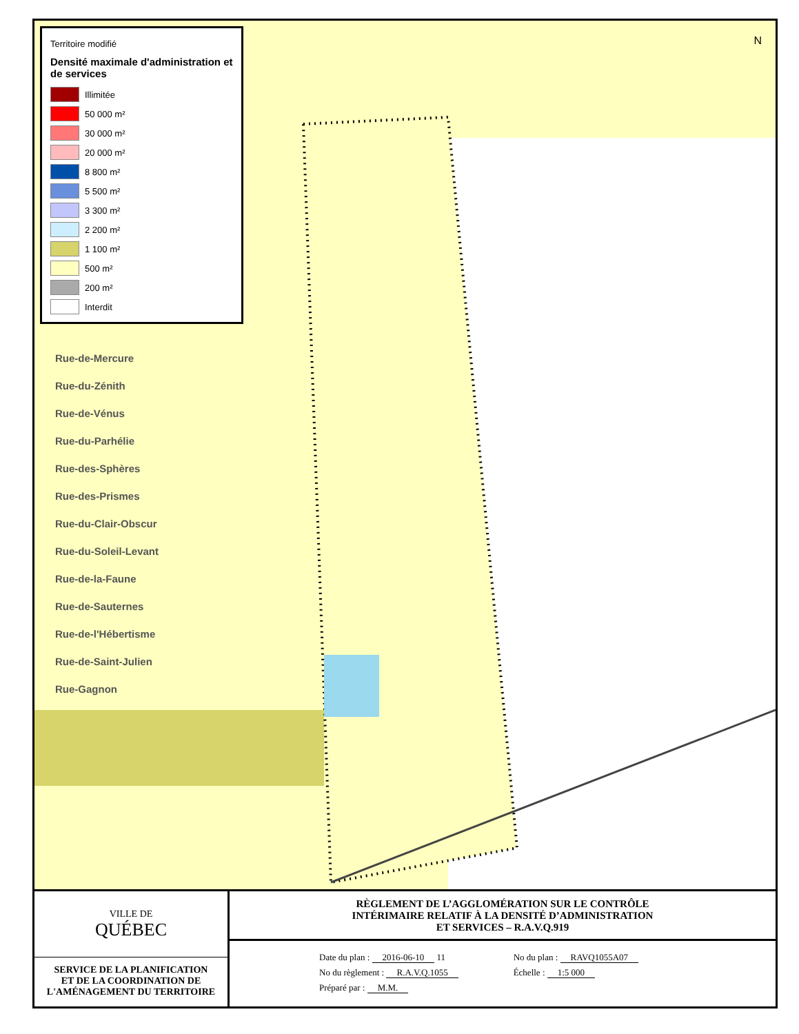Territoire modifié
Densité maximale d'administration et de services
Illimitée
50 000 m²
30 000 m²
20 000 m²
8 800 m²
5 500 m²
3 300 m²
2 200 m²
1 100 m²
500 m²
200 m²
Interdit
Rue-de-Mercure
Rue-du-Zénith
Rue-de-Vénus
Rue-du-Parhélie
Rue-des-Sphères
Rue-des-Prismes
Rue-du-Clair-Obscur
Rue-du-Soleil-Levant
Rue-de-la-Faune
Rue-de-Sauternes
Rue-de-l'Hébertisme
Rue-de-Saint-Julien
Rue-Gagnon
N
VILLE DE
QUÉBEC
SERVICE DE LA PLANIFICATION
ET DE LA COORDINATION DE
L'AMÉNAGEMENT DU TERRITOIRE
RÈGLEMENT DE L’AGGLOMÉRATION SUR LE CONTRÔLE
INTÉRIMAIRE RELATIF À LA DENSITÉ D’ADMINISTRATION
ET SERVICES – R.A.V.Q.919
Date du plan : 2016-06-10 11
No du règlement : R.A.V.Q.1055
Préparé par : M.M.
No du plan : RAVQ1055A07
Échelle : 1:5 000